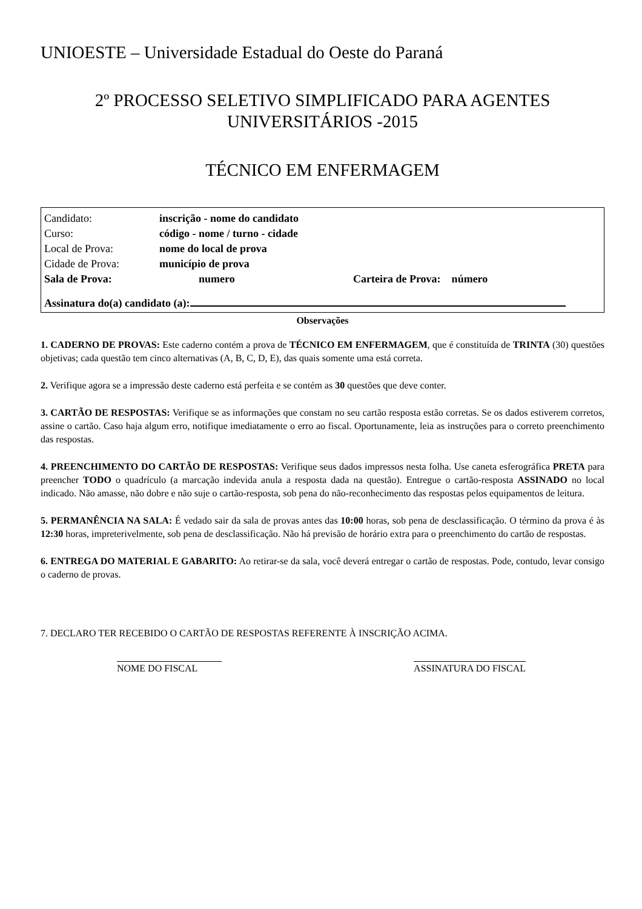UNIOESTE – Universidade Estadual do Oeste do Paraná
2º PROCESSO SELETIVO SIMPLIFICADO PARA AGENTES
UNIVERSITÁRIOS -2015
TÉCNICO EM ENFERMAGEM
Candidato: inscrição - nome do candidato
Curso: código - nome / turno - cidade
Local de Prova: nome do local de prova
Cidade de Prova: município de prova
Sala de Prova: numero Carteira de Prova: número
Assinatura do(a) candidato (a):
Observações
1. CADERNO DE PROVAS: Este caderno contém a prova de TÉCNICO EM ENFERMAGEM, que é constituída de TRINTA (30) questões objetivas; cada questão tem cinco alternativas (A, B, C, D, E), das quais somente uma está correta.
2. Verifique agora se a impressão deste caderno está perfeita e se contém as 30 questões que deve conter.
3. CARTÃO DE RESPOSTAS: Verifique se as informações que constam no seu cartão resposta estão corretas. Se os dados estiverem corretos, assine o cartão. Caso haja algum erro, notifique imediatamente o erro ao fiscal. Oportunamente, leia as instruções para o correto preenchimento das respostas.
4. PREENCHIMENTO DO CARTÃO DE RESPOSTAS: Verifique seus dados impressos nesta folha. Use caneta esferográfica PRETA para preencher TODO o quadrículo (a marcação indevida anula a resposta dada na questão). Entregue o cartão-resposta ASSINADO no local indicado. Não amasse, não dobre e não suje o cartão-resposta, sob pena do não-reconhecimento das respostas pelos equipamentos de leitura.
5. PERMANÊNCIA NA SALA: É vedado sair da sala de provas antes das 10:00 horas, sob pena de desclassificação. O término da prova é às 12:30 horas, impreterivelmente, sob pena de desclassificação. Não há previsão de horário extra para o preenchimento do cartão de respostas.
6. ENTREGA DO MATERIAL E GABARITO: Ao retirar-se da sala, você deverá entregar o cartão de respostas. Pode, contudo, levar consigo o caderno de provas.
7. DECLARO TER RECEBIDO O CARTÃO DE RESPOSTAS REFERENTE À INSCRIÇÃO ACIMA.
NOME DO FISCAL ASSINATURA DO FISCAL